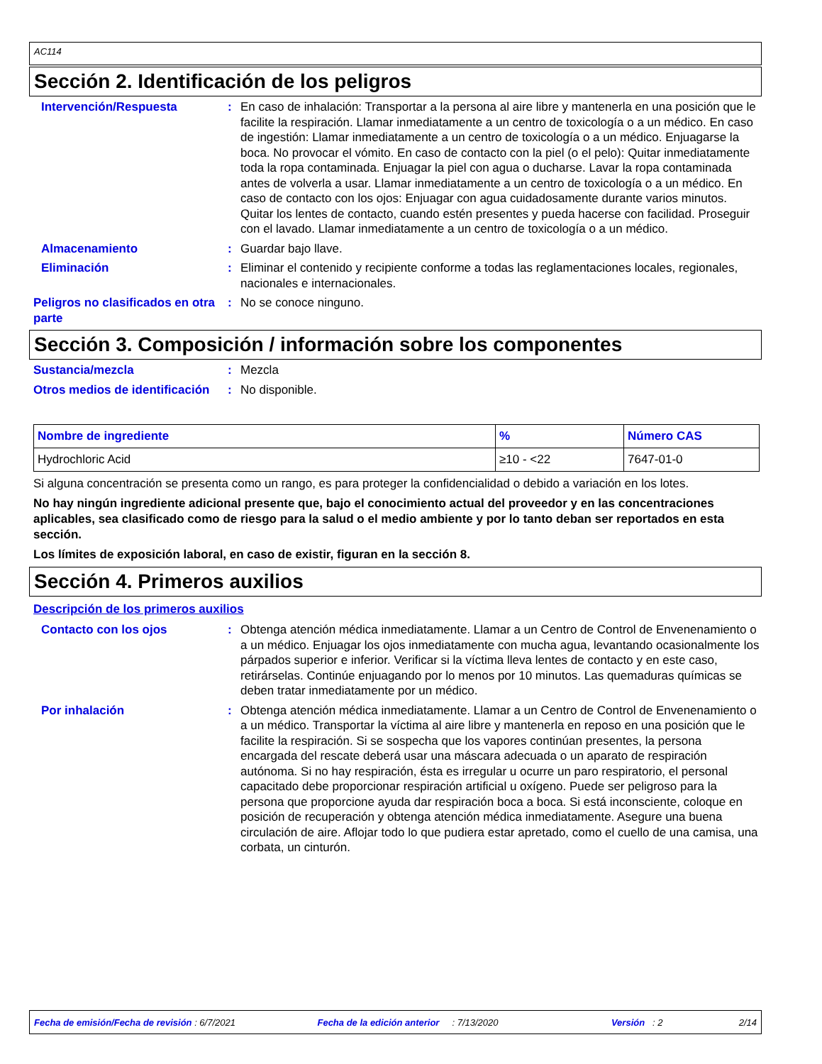AC114
Sección 2. Identificación de los peligros
Intervención/Respuesta : En caso de inhalación: Transportar a la persona al aire libre y mantenerla en una posición que le facilite la respiración. Llamar inmediatamente a un centro de toxicología o a un médico. En caso de ingestión: Llamar inmediatamente a un centro de toxicología o a un médico. Enjuagarse la boca. No provocar el vómito. En caso de contacto con la piel (o el pelo): Quitar inmediatamente toda la ropa contaminada. Enjuagar la piel con agua o ducharse. Lavar la ropa contaminada antes de volverla a usar. Llamar inmediatamente a un centro de toxicología o a un médico. En caso de contacto con los ojos: Enjuagar con agua cuidadosamente durante varios minutos. Quitar los lentes de contacto, cuando estén presentes y pueda hacerse con facilidad. Proseguir con el lavado. Llamar inmediatamente a un centro de toxicología o a un médico.
Almacenamiento : Guardar bajo llave.
Eliminación : Eliminar el contenido y recipiente conforme a todas las reglamentaciones locales, regionales, nacionales e internacionales.
Peligros no clasificados en otra parte
: No se conoce ninguno.
Sección 3. Composición / información sobre los componentes
Sustancia/mezcla : Mezcla
Otros medios de identificación
: No disponible.
| Nombre de ingrediente | % | Número CAS |
| --- | --- | --- |
| Hydrochloric Acid | ≥10 - <22 | 7647-01-0 |
Si alguna concentración se presenta como un rango, es para proteger la confidencialidad o debido a variación en los lotes.
No hay ningún ingrediente adicional presente que, bajo el conocimiento actual del proveedor y en las concentraciones aplicables, sea clasificado como de riesgo para la salud o el medio ambiente y por lo tanto deban ser reportados en esta sección.
Los límites de exposición laboral, en caso de existir, figuran en la sección 8.
Sección 4. Primeros auxilios
Descripción de los primeros auxilios
Contacto con los ojos : Obtenga atención médica inmediatamente. Llamar a un Centro de Control de Envenenamiento o a un médico. Enjuagar los ojos inmediatamente con mucha agua, levantando ocasionalmente los párpados superior e inferior. Verificar si la víctima lleva lentes de contacto y en este caso, retirárselas. Continúe enjuagando por lo menos por 10 minutos. Las quemaduras químicas se deben tratar inmediatamente por un médico.
Por inhalación : Obtenga atención médica inmediatamente. Llamar a un Centro de Control de Envenenamiento o a un médico. Transportar la víctima al aire libre y mantenerla en reposo en una posición que le facilite la respiración. Si se sospecha que los vapores continúan presentes, la persona encargada del rescate deberá usar una máscara adecuada o un aparato de respiración autónoma. Si no hay respiración, ésta es irregular u ocurre un paro respiratorio, el personal capacitado debe proporcionar respiración artificial u oxígeno. Puede ser peligroso para la persona que proporcione ayuda dar respiración boca a boca. Si está inconsciente, coloque en posición de recuperación y obtenga atención médica inmediatamente. Asegure una buena circulación de aire. Aflojar todo lo que pudiera estar apretado, como el cuello de una camisa, una corbata, un cinturón.
Fecha de emisión/Fecha de revisión : 6/7/2021 Fecha de la edición anterior : 7/13/2020 Versión : 2 2/14